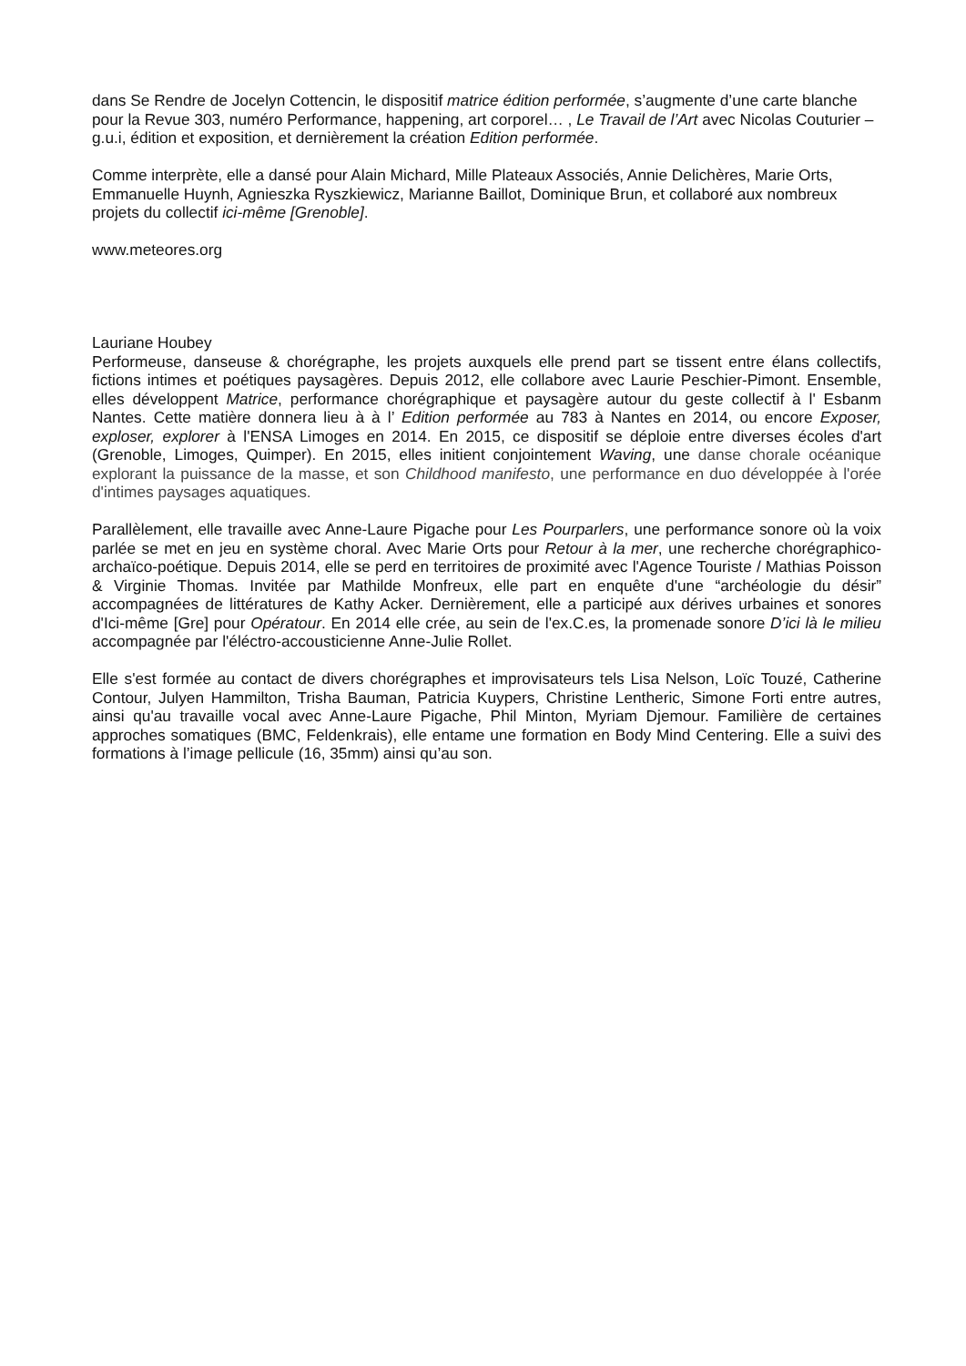dans Se Rendre de Jocelyn Cottencin, le dispositif matrice édition performée, s’augmente d’une carte blanche pour la Revue 303, numéro Performance, happening, art corporel… , Le Travail de l’Art avec Nicolas Couturier – g.u.i, édition et exposition, et dernièrement la création Edition performée.
Comme interprète, elle a dansé pour Alain Michard, Mille Plateaux Associés, Annie Delichères, Marie Orts, Emmanuelle Huynh, Agnieszka Ryszkiewicz, Marianne Baillot, Dominique Brun, et collaboré aux nombreux projets du collectif ici-même [Grenoble].
www.meteores.org
Lauriane Houbey
Performeuse, danseuse & chorégraphe, les projets auxquels elle prend part se tissent entre élans collectifs, fictions intimes et poétiques paysagères. Depuis 2012, elle collabore avec Laurie Peschier-Pimont. Ensemble, elles développent Matrice, performance chorégraphique et paysagère autour du geste collectif à l' Esbanm Nantes. Cette matière donnera lieu à à l’ Edition performée au 783 à Nantes en 2014, ou encore Exposer, exploser, explorer à l'ENSA Limoges en 2014. En 2015, ce dispositif se déploie entre diverses écoles d'art (Grenoble, Limoges, Quimper). En 2015, elles initient conjointement Waving, une danse chorale océanique explorant la puissance de la masse, et son Childhood manifesto, une performance en duo développée à l'orée d'intimes paysages aquatiques.
Parallèlement, elle travaille avec Anne-Laure Pigache pour Les Pourparlers, une performance sonore où la voix parlée se met en jeu en système choral. Avec Marie Orts pour Retour à la mer, une recherche chorégraphico-archaïco-poétique. Depuis 2014, elle se perd en territoires de proximité avec l'Agence Touriste / Mathias Poisson & Virginie Thomas. Invitée par Mathilde Monfreux, elle part en enquête d'une “archéologie du désir” accompagnées de littératures de Kathy Acker. Dernièrement, elle a participé aux dérives urbaines et sonores d'Ici-même [Gre] pour Opératour. En 2014 elle crée, au sein de l'ex.C.es, la promenade sonore D’ici là le milieu accompagnée par l'éléctro-accousticienne Anne-Julie Rollet.
Elle s'est formée au contact de divers chorégraphes et improvisateurs tels Lisa Nelson, Loïc Touzé, Catherine Contour, Julyen Hammilton, Trisha Bauman, Patricia Kuypers, Christine Lentheric, Simone Forti entre autres, ainsi qu'au travaille vocal avec Anne-Laure Pigache, Phil Minton, Myriam Djemour. Familière de certaines approches somatiques (BMC, Feldenkrais), elle entame une formation en Body Mind Centering. Elle a suivi des formations à l’image pellicule (16, 35mm) ainsi qu’au son.